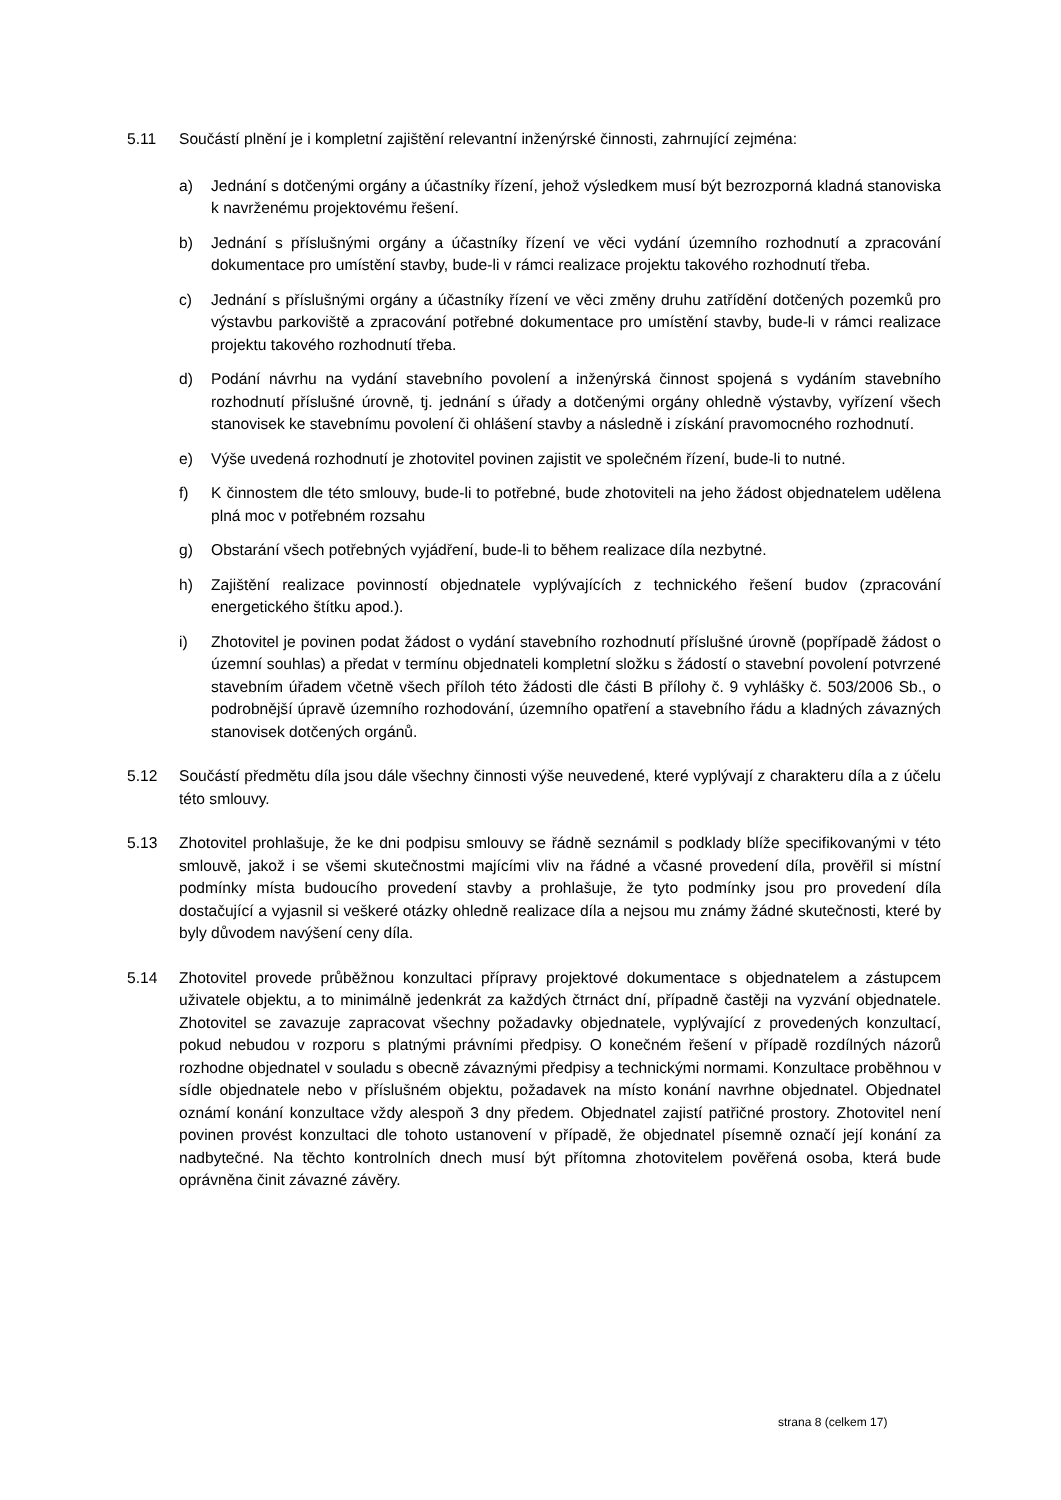5.11 Součástí plnění je i kompletní zajištění relevantní inženýrské činnosti, zahrnující zejména:
a) Jednání s dotčenými orgány a účastníky řízení, jehož výsledkem musí být bezrozporná kladná stanoviska k navrženému projektovému řešení.
b) Jednání s příslušnými orgány a účastníky řízení ve věci vydání územního rozhodnutí a zpracování dokumentace pro umístění stavby, bude-li v rámci realizace projektu takového rozhodnutí třeba.
c) Jednání s příslušnými orgány a účastníky řízení ve věci změny druhu zatřídění dotčených pozemků pro výstavbu parkoviště a zpracování potřebné dokumentace pro umístění stavby, bude-li v rámci realizace projektu takového rozhodnutí třeba.
d) Podání návrhu na vydání stavebního povolení a inženýrská činnost spojená s vydáním stavebního rozhodnutí příslušné úrovně, tj. jednání s úřady a dotčenými orgány ohledně výstavby, vyřízení všech stanovisek ke stavebnímu povolení či ohlášení stavby a následně i získání pravomocného rozhodnutí.
e) Výše uvedená rozhodnutí je zhotovitel povinen zajistit ve společném řízení, bude-li to nutné.
f) K činnostem dle této smlouvy, bude-li to potřebné, bude zhotoviteli na jeho žádost objednatelem udělena plná moc v potřebném rozsahu
g) Obstarání všech potřebných vyjádření, bude-li to během realizace díla nezbytné.
h) Zajištění realizace povinností objednatele vyplývajících z technického řešení budov (zpracování energetického štítku apod.).
i) Zhotovitel je povinen podat žádost o vydání stavebního rozhodnutí příslušné úrovně (popřípadě žádost o územní souhlas) a předat v termínu objednateli kompletní složku s žádostí o stavební povolení potvrzené stavebním úřadem včetně všech příloh této žádosti dle části B přílohy č. 9 vyhlášky č. 503/2006 Sb., o podrobnější úpravě územního rozhodování, územního opatření a stavebního řádu a kladných závazných stanovisek dotčených orgánů.
5.12 Součástí předmětu díla jsou dále všechny činnosti výše neuvedené, které vyplývají z charakteru díla a z účelu této smlouvy.
5.13 Zhotovitel prohlašuje, že ke dni podpisu smlouvy se řádně seznámil s podklady blíže specifikovanými v této smlouvě, jakož i se všemi skutečnostmi majícími vliv na řádné a včasné provedení díla, prověřil si místní podmínky místa budoucího provedení stavby a prohlašuje, že tyto podmínky jsou pro provedení díla dostačující a vyjasnil si veškeré otázky ohledně realizace díla a nejsou mu známy žádné skutečnosti, které by byly důvodem navýšení ceny díla.
5.14 Zhotovitel provede průběžnou konzultaci přípravy projektové dokumentace s objednatelem a zástupcem uživatele objektu, a to minimálně jedenkrát za každých čtrnáct dní, případně častěji na vyzvání objednatele. Zhotovitel se zavazuje zapracovat všechny požadavky objednatele, vyplývající z provedených konzultací, pokud nebudou v rozporu s platnými právními předpisy. O konečném řešení v případě rozdílných názorů rozhodne objednatel v souladu s obecně závaznými předpisy a technickými normami. Konzultace proběhnou v sídle objednatele nebo v příslušném objektu, požadavek na místo konání navrhne objednatel. Objednatel oznámí konání konzultace vždy alespoň 3 dny předem. Objednatel zajistí patřičné prostory. Zhotovitel není povinen provést konzultaci dle tohoto ustanovení v případě, že objednatel písemně označí její konání za nadbytečné. Na těchto kontrolních dnech musí být přítomna zhotovitelem pověřená osoba, která bude oprávněna činit závazné závěry.
strana 8 (celkem 17)